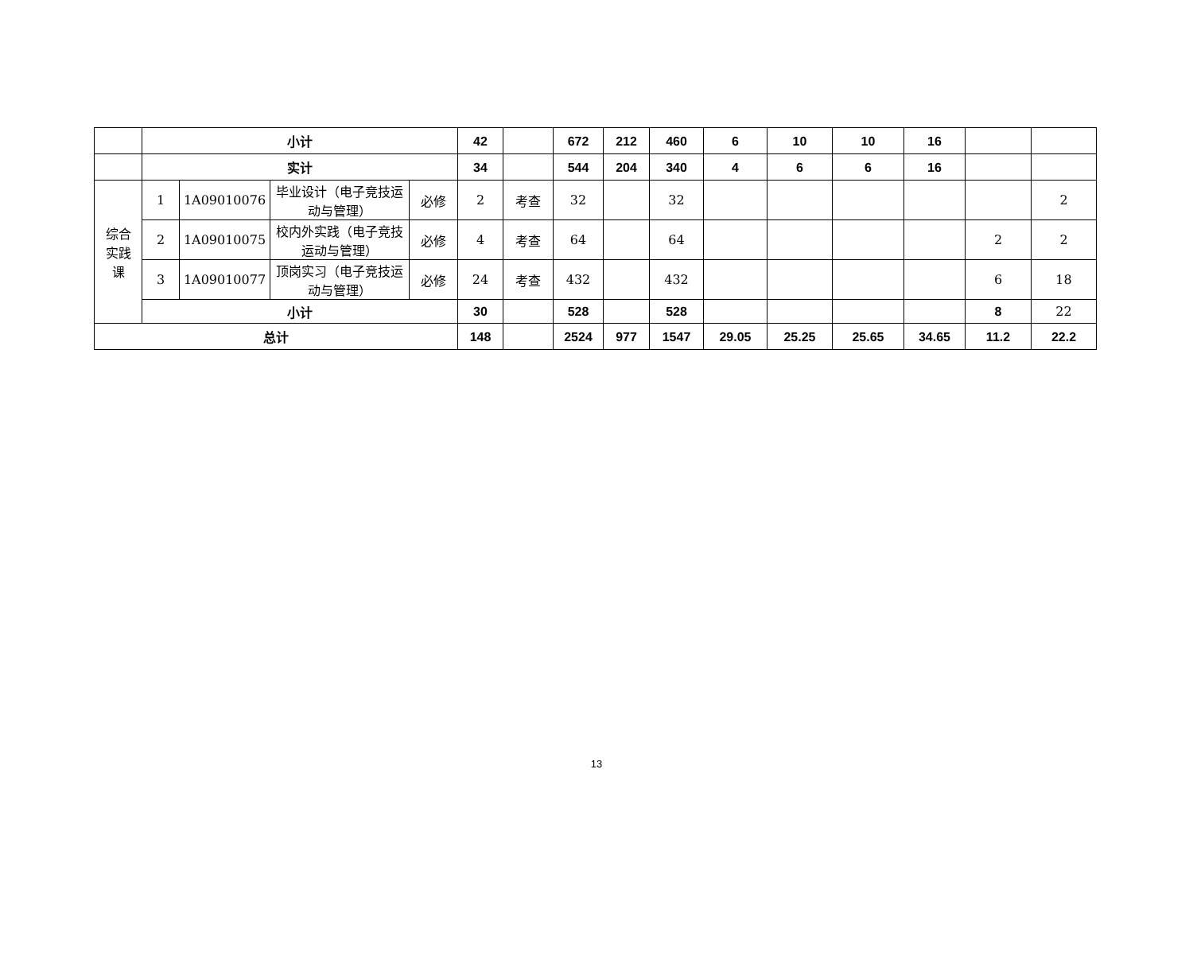| | 小计 | | | | 42 | | 672 | 212 | 460 | 6 | 10 | 10 | 16 | | |
| | 实计 | | | | 34 | | 544 | 204 | 340 | 4 | 6 | 6 | 16 | | |
| 综合 实践 课 | 1 | 1A09010076 | 毕业设计（电子竞技运动与管理） | 必修 | 2 | 考查 | 32 | | 32 | | | | | | 2 |
| | 2 | 1A09010075 | 校内外实践（电子竞技运动与管理） | 必修 | 4 | 考查 | 64 | | 64 | | | | | 2 | 2 |
| | 3 | 1A09010077 | 顶岗实习（电子竞技运动与管理） | 必修 | 24 | 考查 | 432 | | 432 | | | | | 6 | 18 |
| | 小计 | | | | 30 | | 528 | | 528 | | | | | 8 | 22 |
| 总计 | | | | | 148 | | 2524 | 977 | 1547 | 29.05 | 25.25 | 25.65 | 34.65 | 11.2 | 22.2 |
13